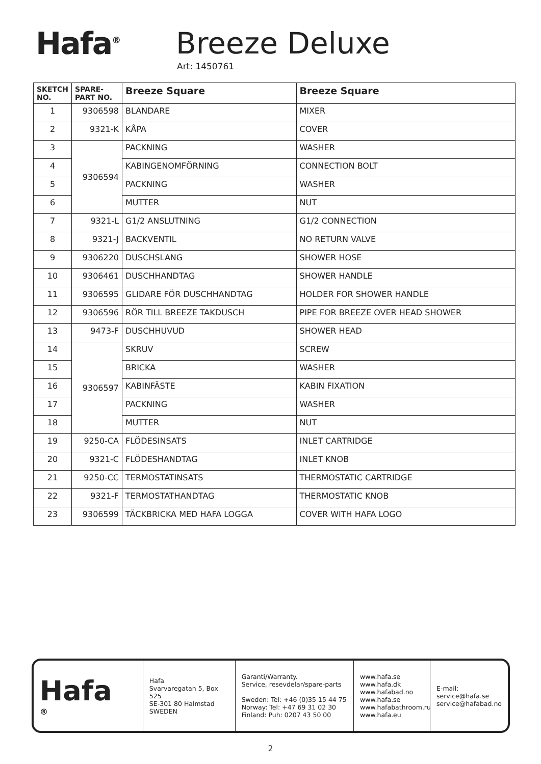Hafa<sup>®</sup>
Breeze Deluxe
Art: 1450761
| SKETCH NO. | SPARE-PART NO. | Breeze Square | Breeze Square |
| --- | --- | --- | --- |
| 1 | 9306598 | BLANDARE | MIXER |
| 2 | 9321-K | KÅPA | COVER |
| 3 | 9306594 | PACKNING | WASHER |
| 4 | | KABINGENOMFÖRNING | CONNECTION BOLT |
| 5 | | PACKNING | WASHER |
| 6 | | MUTTER | NUT |
| 7 | 9321-L | G1/2 ANSLUTNING | G1/2 CONNECTION |
| 8 | 9321-J | BACKVENTIL | NO RETURN VALVE |
| 9 | 9306220 | DUSCHSLANG | SHOWER HOSE |
| 10 | 9306461 | DUSCHHANDTAG | SHOWER HANDLE |
| 11 | 9306595 | GLIDARE FÖR DUSCHHANDTAG | HOLDER FOR SHOWER HANDLE |
| 12 | 9306596 | RÖR TILL BREEZE TAKDUSCH | PIPE FOR BREEZE OVER HEAD SHOWER |
| 13 | 9473-F | DUSCHHUVUD | SHOWER HEAD |
| 14 | 9306597 | SKRUV | SCREW |
| 15 | | BRICKA | WASHER |
| 16 | | KABINFÄSTE | KABIN FIXATION |
| 17 | | PACKNING | WASHER |
| 18 | | MUTTER | NUT |
| 19 | 9250-CA | FLÖDESINSATS | INLET CARTRIDGE |
| 20 | 9321-C | FLÖDESHANDTAG | INLET KNOB |
| 21 | 9250-CC | TERMOSTATINSATS | THERMOSTATIC CARTRIDGE |
| 22 | 9321-F | TERMOSTATHANDTAG | THERMOSTATIC KNOB |
| 23 | 9306599 | TÄCKBRICKA MED HAFA LOGGA | COVER WITH HAFA LOGO |
Hafa<sup>®</sup>
Hafa
Svarvaregatan 5, Box 525
SE-301 80 Halmstad
SWEDEN
Garanti/Warranty.
Service, resevdelar/spare-parts
Sweden: Tel: +46 (0)35 15 44 75
Norway: Tel: +47 69 31 02 30
Finland: Puh: 0207 43 50 00
www.hafa.se
www.hafa.dk
www.hafabad.no
www.hafa.se
www.hafabathroom.ru
www.hafa.eu
E-mail:
service@hafa.se
service@hafabad.no
2